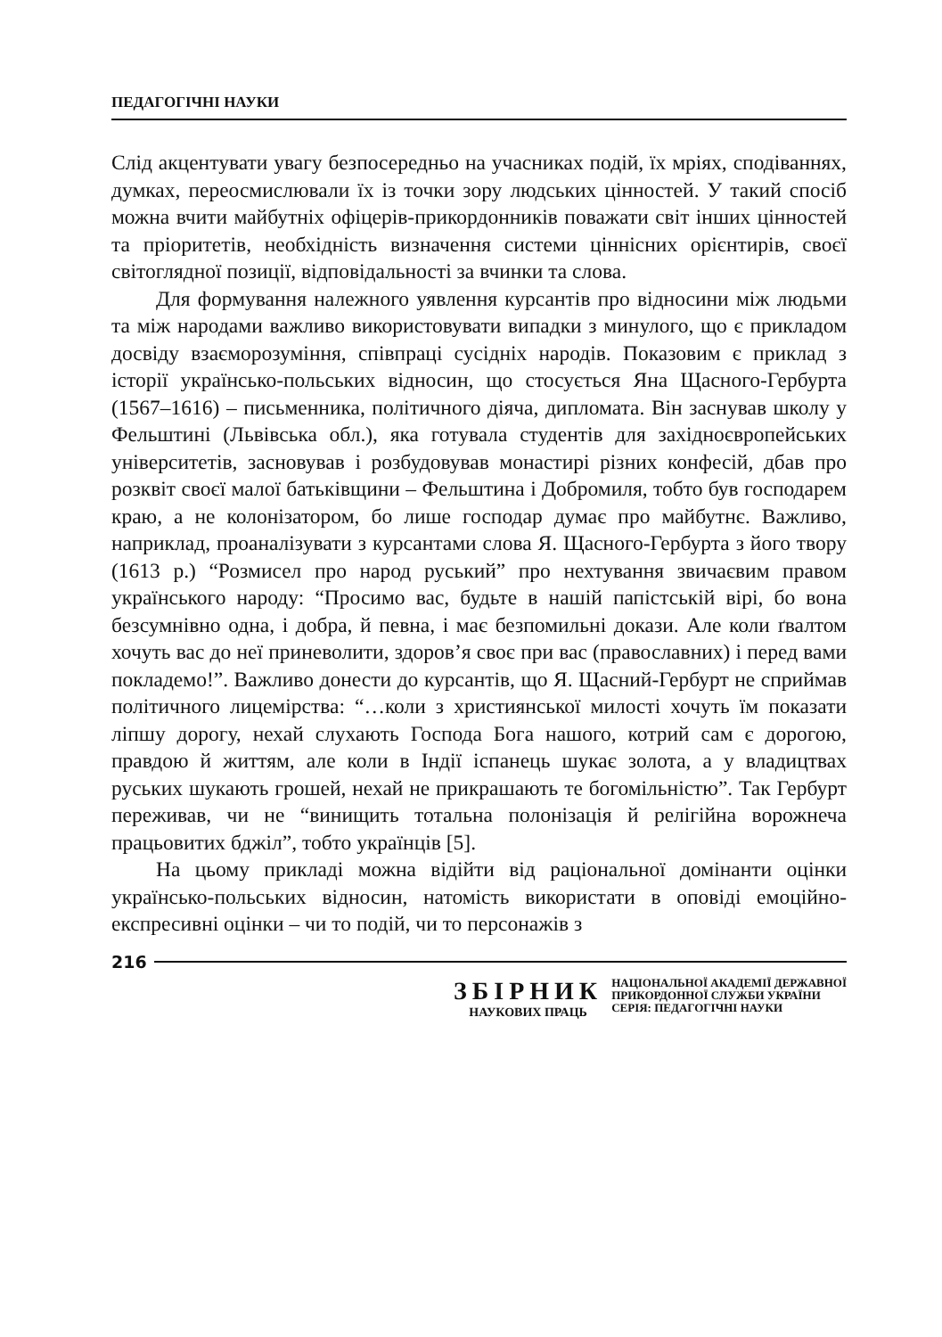ПЕДАГОГІЧНІ НАУКИ
Слід акцентувати увагу безпосередньо на учасниках подій, їх мріях, сподіваннях, думках, переосмислювали їх із точки зору людських цінностей. У такий спосіб можна вчити майбутніх офіцерів-прикордонників поважати світ інших цінностей та пріоритетів, необхідність визначення системи ціннісних орієнтирів, своєї світоглядної позиції, відповідальності за вчинки та слова.
Для формування належного уявлення курсантів про відносини між людьми та між народами важливо використовувати випадки з минулого, що є прикладом досвіду взаєморозуміння, співпраці сусідніх народів. Показовим є приклад з історії українсько-польських відносин, що стосується Яна Щасного-Гербурта (1567–1616) – письменника, політичного діяча, дипломата. Він заснував школу у Фельштині (Львівська обл.), яка готувала студентів для західноєвропейських університетів, засновував і розбудовував монастирі різних конфесій, дбав про розквіт своєї малої батьківщини – Фельштина і Добромиля, тобто був господарем краю, а не колонізатором, бо лише господар думає про майбутнє. Важливо, наприклад, проаналізувати з курсантами слова Я. Щасного-Гербурта з його твору (1613 р.) “Розмисел про народ руський” про нехтування звичаєвим правом українського народу: “Просимо вас, будьте в нашій папістській вірі, бо вона безсумнівно одна, і добра, й певна, і має безпомильні докази. Але коли ґвалтом хочуть вас до неї приневолити, здоров’я своє при вас (православних) і перед вами покладемо!”. Важливо донести до курсантів, що Я. Щасний-Гербурт не сприймав політичного лицемірства: “…коли з християнської милості хочуть їм показати ліпшу дорогу, нехай слухають Господа Бога нашого, котрий сам є дорогою, правдою й життям, але коли в Індії іспанець шукає золота, а у владицтвах руських шукають грошей, нехай не прикрашають те богомільністю”. Так Гербурт переживав, чи не “винищить тотальна полонізація й релігійна ворожнеча працьовитих бджіл”, тобто українців [5].
На цьому прикладі можна відійти від раціональної домінанти оцінки українсько-польських відносин, натомість використати в оповіді емоційно-експресивні оцінки – чи то подій, чи то персонажів з
216
ЗБІРНИК
НАУКОВИХ ПРАЦЬ
НАЦІОНАЛЬНОЇ АКАДЕМІЇ ДЕРЖАВНОЇ
ПРИКОРДОННОЇ СЛУЖБИ УКРАЇНИ
СЕРІЯ: ПЕДАГОГІЧНІ НАУКИ